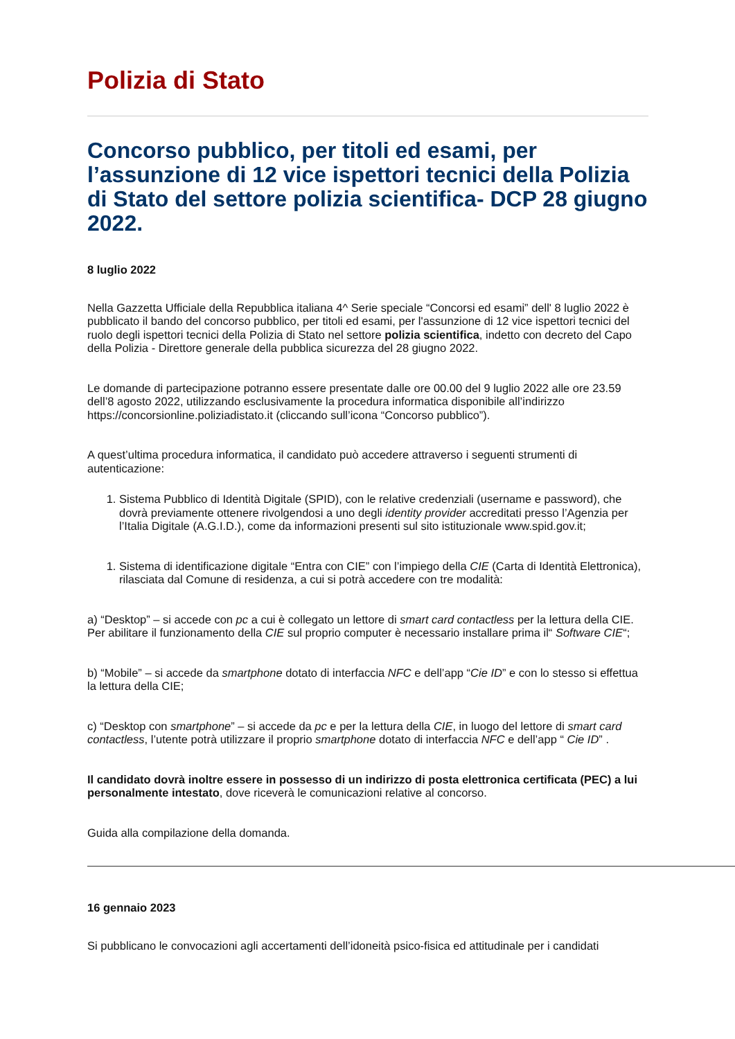Polizia di Stato
Concorso pubblico, per titoli ed esami, per l’assunzione di 12 vice ispettori tecnici della Polizia di Stato del settore polizia scientifica- DCP 28 giugno 2022.
8 luglio 2022
Nella Gazzetta Ufficiale della Repubblica italiana 4^ Serie speciale “Concorsi ed esami” dell' 8 luglio 2022 è pubblicato il bando del concorso pubblico, per titoli ed esami, per l'assunzione di 12 vice ispettori tecnici del ruolo degli ispettori tecnici della Polizia di Stato nel settore polizia scientifica, indetto con decreto del Capo della Polizia - Direttore generale della pubblica sicurezza del 28 giugno 2022.
Le domande di partecipazione potranno essere presentate dalle ore 00.00 del 9 luglio 2022 alle ore 23.59 dell’8 agosto 2022, utilizzando esclusivamente la procedura informatica disponibile all’indirizzo https://concorsionline.poliziadistato.it (cliccando sull’icona “Concorso pubblico”).
A quest’ultima procedura informatica, il candidato può accedere attraverso i seguenti strumenti di autenticazione:
1. Sistema Pubblico di Identità Digitale (SPID), con le relative credenziali (username e password), che dovrà previamente ottenere rivolgendosi a uno degli identity provider accreditati presso l’Agenzia per l’Italia Digitale (A.G.I.D.), come da informazioni presenti sul sito istituzionale www.spid.gov.it;
1. Sistema di identificazione digitale “Entra con CIE” con l’impiego della CIE (Carta di Identità Elettronica), rilasciata dal Comune di residenza, a cui si potrà accedere con tre modalità:
a) “Desktop” – si accede con pc a cui è collegato un lettore di smart card contactless per la lettura della CIE. Per abilitare il funzionamento della CIE sul proprio computer è necessario installare prima il“ Software CIE“;
b) “Mobile” – si accede da smartphone dotato di interfaccia NFC e dell’app “Cie ID” e con lo stesso si effettua la lettura della CIE;
c) “Desktop con smartphone” – si accede da pc e per la lettura della CIE, in luogo del lettore di smart card contactless, l’utente potrà utilizzare il proprio smartphone dotato di interfaccia NFC e dell’app “ Cie ID” .
Il candidato dovrà inoltre essere in possesso di un indirizzo di posta elettronica certificata (PEC) a lui personalmente intestato, dove riceverà le comunicazioni relative al concorso.
Guida alla compilazione della domanda.
16 gennaio 2023
Si pubblicano le convocazioni agli accertamenti dell’idoneità psico-fisica ed attitudinale per i candidati